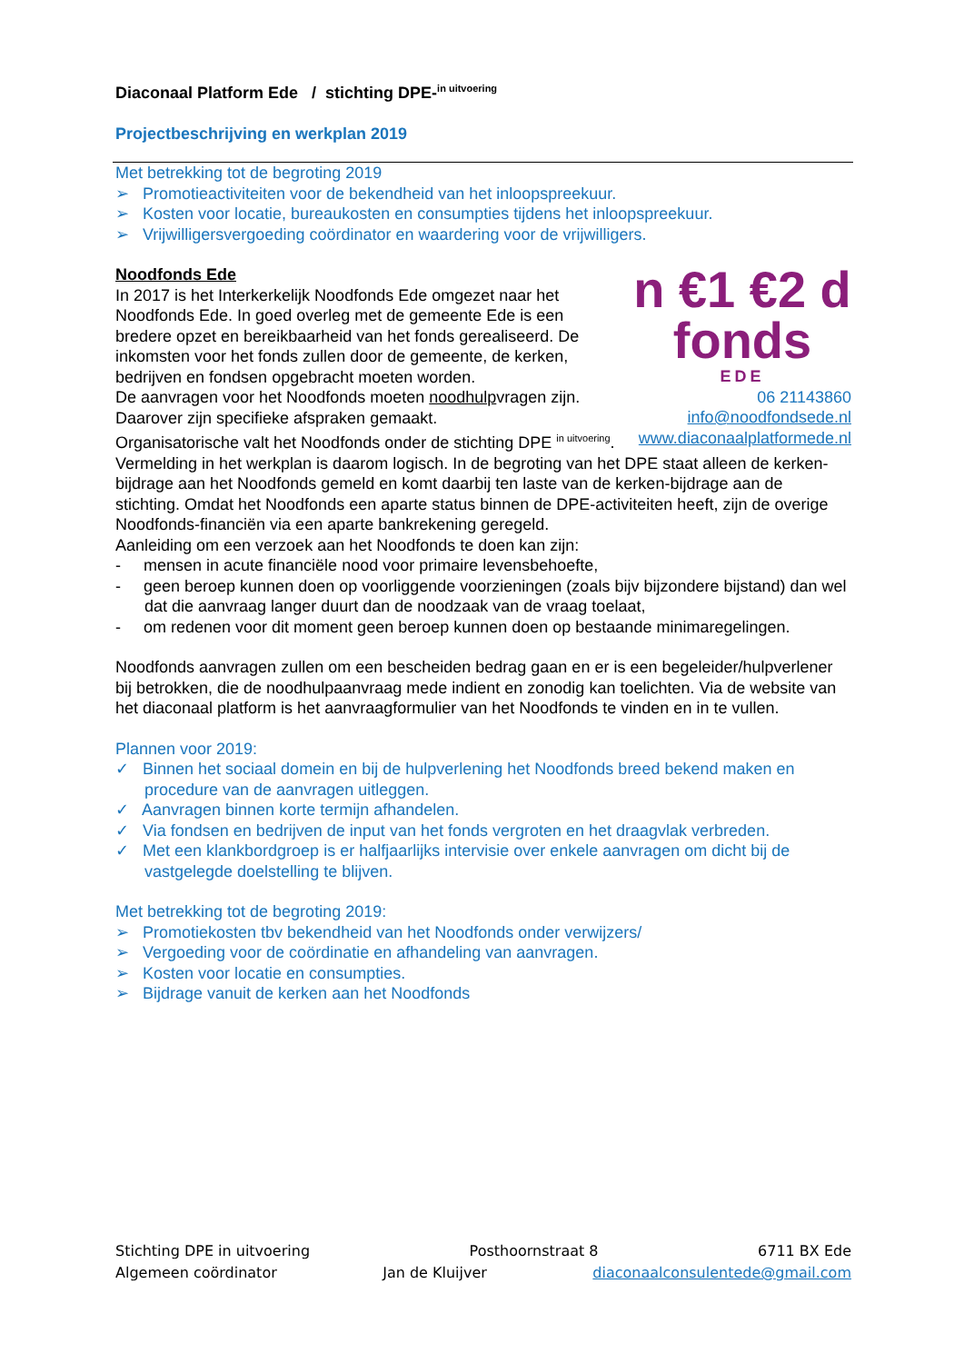Diaconaal Platform Ede / stichting DPE-<sup>in uitvoering</sup>
Projectbeschrijving en werkplan 2019
Met betrekking tot de begroting 2019
➢ Promotieactiviteiten voor de bekendheid van het inloopspreekuur.
➢ Kosten voor locatie, bureaukosten en consumpties tijdens het inloopspreekuur.
➢ Vrijwilligersvergoeding coördinator en waardering voor de vrijwilligers.
n €1 €2 d
fonds
EDE
06 21143860
info@noodfondsede.nl
www.diaconaalplatformede.nl
Noodfonds Ede
In 2017 is het Interkerkelijk Noodfonds Ede omgezet naar het Noodfonds Ede. In goed overleg met de gemeente Ede is een bredere opzet en bereikbaarheid van het fonds gerealiseerd. De inkomsten voor het fonds zullen door de gemeente, de kerken, bedrijven en fondsen opgebracht moeten worden.
De aanvragen voor het Noodfonds moeten noodhulpvragen zijn. Daarover zijn specifieke afspraken gemaakt.
Organisatorische valt het Noodfonds onder de stichting DPE <sup>in uitvoering</sup>.
Vermelding in het werkplan is daarom logisch. In de begroting van het DPE staat alleen de kerken-bijdrage aan het Noodfonds gemeld en komt daarbij ten laste van de kerken-bijdrage aan de stichting. Omdat het Noodfonds een aparte status binnen de DPE-activiteiten heeft, zijn de overige Noodfonds-financiën via een aparte bankrekening geregeld.
Aanleiding om een verzoek aan het Noodfonds te doen kan zijn:
- mensen in acute financiële nood voor primaire levensbehoefte,
- geen beroep kunnen doen op voorliggende voorzieningen (zoals bijv bijzondere bijstand) dan wel dat die aanvraag langer duurt dan de noodzaak van de vraag toelaat,
- om redenen voor dit moment geen beroep kunnen doen op bestaande minimaregelingen.
Noodfonds aanvragen zullen om een bescheiden bedrag gaan en er is een begeleider/hulpverlener bij betrokken, die de noodhulpaanvraag mede indient en zonodig kan toelichten. Via de website van het diaconaal platform is het aanvraagformulier van het Noodfonds te vinden en in te vullen.
Plannen voor 2019:
✓ Binnen het sociaal domein en bij de hulpverlening het Noodfonds breed bekend maken en procedure van de aanvragen uitleggen.
✓ Aanvragen binnen korte termijn afhandelen.
✓ Via fondsen en bedrijven de input van het fonds vergroten en het draagvlak verbreden.
✓ Met een klankbordgroep is er halfjaarlijks intervisie over enkele aanvragen om dicht bij de vastgelegde doelstelling te blijven.
Met betrekking tot de begroting 2019:
➢ Promotiekosten tbv bekendheid van het Noodfonds onder verwijzers/
➢ Vergoeding voor de coördinatie en afhandeling van aanvragen.
➢ Kosten voor locatie en consumpties.
➢ Bijdrage vanuit de kerken aan het Noodfonds
Stichting DPE in uitvoering Posthoornstraat 8 6711 BX Ede
Algemeen coördinator Jan de Kluijver diaconaalconsulentede@gmail.com